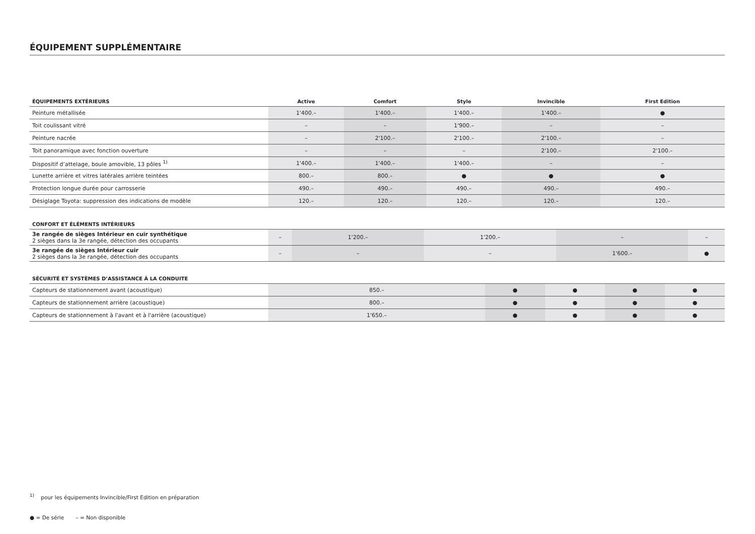ÉQUIPEMENT SUPPLÉMENTAIRE
| ÉQUIPEMENTS EXTÉRIEURS | Active | Comfort | Style | Invincible | First Edition |
| --- | --- | --- | --- | --- | --- |
| Peinture métallisée | 1'400.– | 1'400.– | 1'400.– | 1'400.– | ● |
| Toit coulissant vitré | – | – | 1'900.– | – | – |
| Peinture nacrée | – | 2'100.– | 2'100.– | 2'100.– | – |
| Toit panoramique avec fonction ouverture | – | – | – | 2'100.– | 2'100.– |
| Dispositif d’attelage, boule amovible, 13 pôles <sup>1)</sup> | 1'400.– | 1'400.– | 1'400.– | – | – |
| Lunette arrière et vitres latérales arrière teintées | 800.– | 800.– | ● | ● | ● |
| Protection longue durée pour carrosserie | 490.– | 490.– | 490.– | 490.– | 490.– |
| Désiglage Toyota: suppression des indications de modèle | 120.– | 120.– | 120.– | 120.– | 120.– |
| CONFORT ET ÉLÉMENTS INTÉRIEURS | | | | | |
| --- | --- | --- | --- | --- | --- |
| 3e rangée de sièges Intérieur en cuir synthétique 2 sièges dans la 3e rangée, détection des occupants | – | 1'200.– | 1'200.– | – | – |
| 3e rangée de sièges Intérieur cuir 2 sièges dans la 3e rangée, détection des occupants | – | – | – | 1'600.– | ● |
| SÉCURITÉ ET SYSTÈMES D’ASSISTANCE À LA CONDUITE | | | | | |
| --- | --- | --- | --- | --- | --- |
| Capteurs de stationnement avant (acoustique) | 850.– | ● | ● | ● | ● |
| Capteurs de stationnement arrière (acoustique) | 800.– | ● | ● | ● | ● |
| Capteurs de stationnement à l'avant et à l'arrière (acoustique) | 1'650.– | ● | ● | ● | ● |
<sup>1)</sup> pour les équipements Invincible/First Edition en préparation
● = De série – = Non disponible